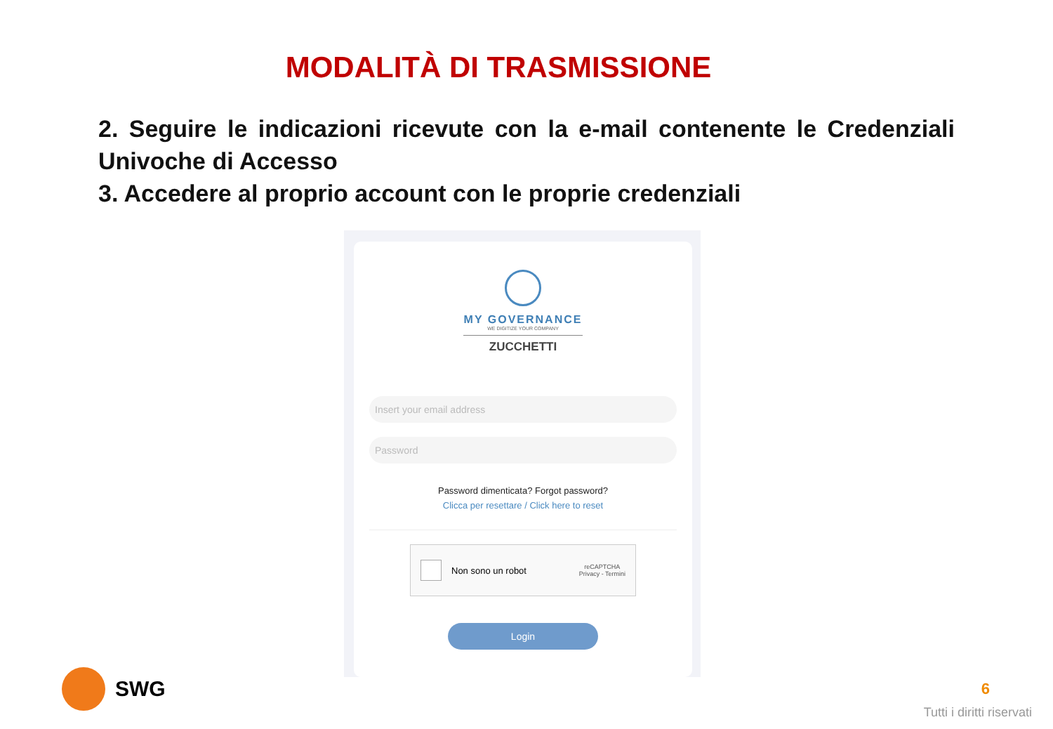MODALITÀ DI TRASMISSIONE
2. Seguire le indicazioni ricevute con la e-mail contenente le Credenziali Univoche di Accesso
3. Accedere al proprio account con le proprie credenziali
MY GOVERNANCE
WE DIGITIZE YOUR COMPANY
ZUCCHETTI
Insert your email address
Password
Password dimenticata? Forgot password?
Clicca per resettare / Click here to reset
Non sono un robot
reCAPTCHA
Privacy - Termini
Login
SWG 6
Tutti i diritti riservati